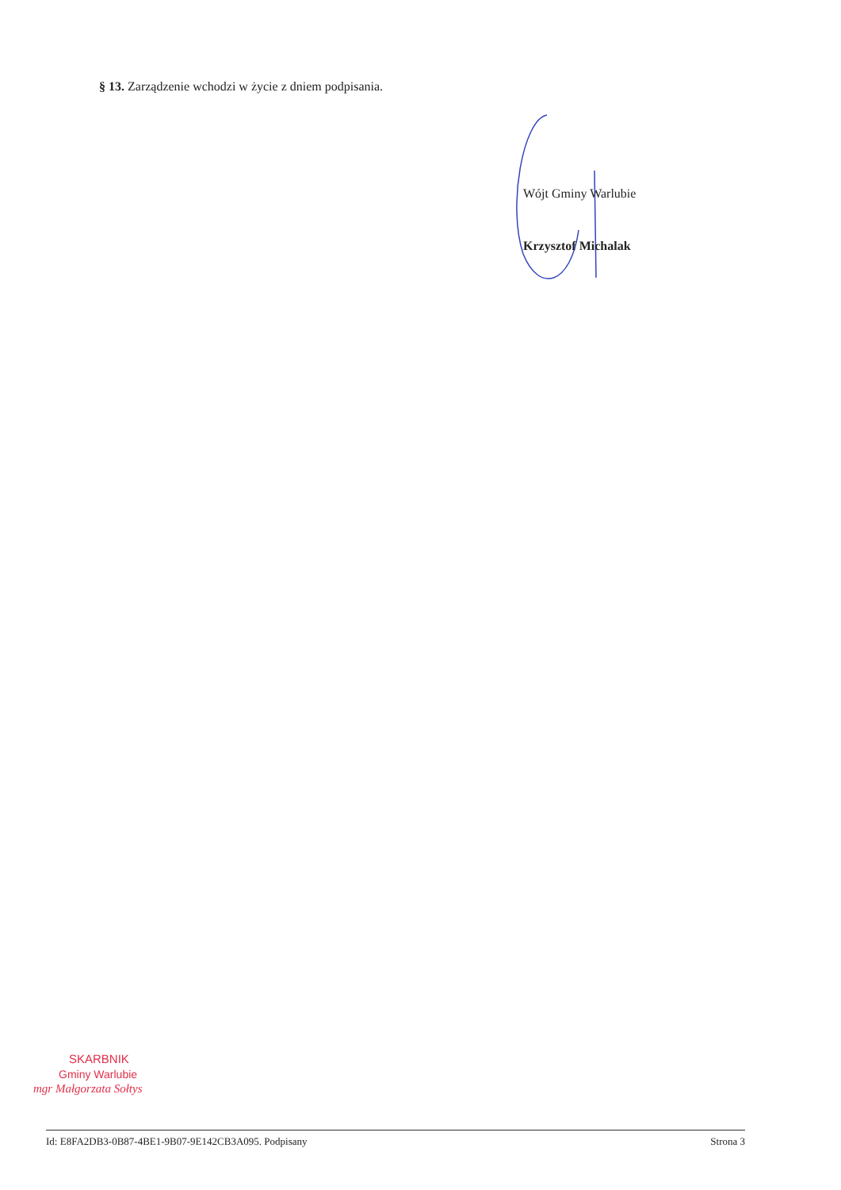§ 13. Zarządzenie wchodzi w życie z dniem podpisania.
Wójt Gminy Warlubie
Krzysztof Michalak
SKARBNIK
Gminy Warlubie
mgr Małgorzata Sołtys
Id: E8FA2DB3-0B87-4BE1-9B07-9E142CB3A095. Podpisany Strona 3